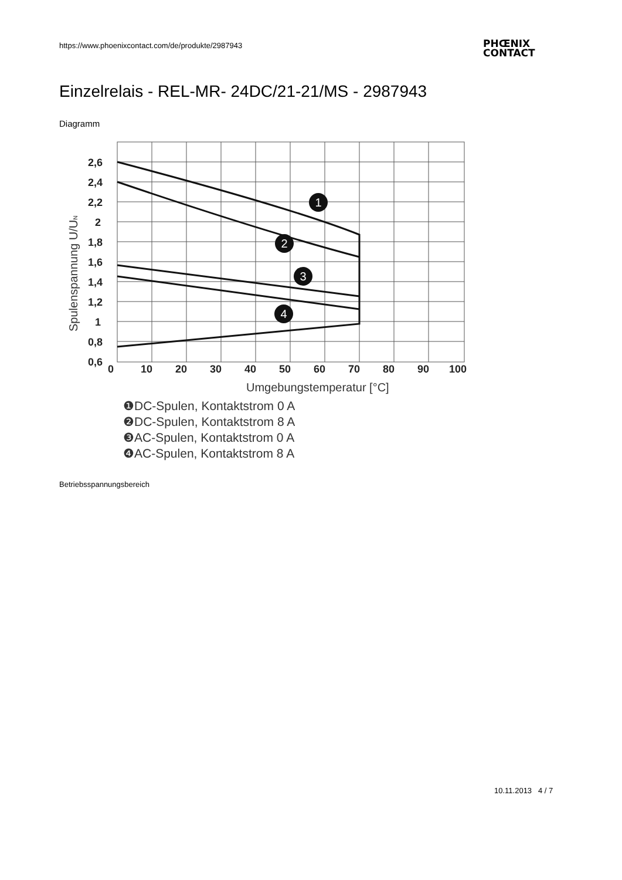https://www.phoenixcontact.com/de/produkte/2987943
PHŒNIX
CONTACT
Einzelrelais - REL-MR- 24DC/21-21/MS - 2987943
Diagramm
2,6
2,4
2,2
2
1,8
1,6
1,4
1,2
1
0,8
0,6
0
10
20
30
40
50
60
70
80
90
100
Umgebungstemperatur [°C]
Spulenspannung U/UN
1
2
3
4
❶DC-Spulen, Kontaktstrom 0 A
❷DC-Spulen, Kontaktstrom 8 A
❸AC-Spulen, Kontaktstrom 0 A
❹AC-Spulen, Kontaktstrom 8 A
Betriebsspannungsbereich
10.11.2013 4 / 7